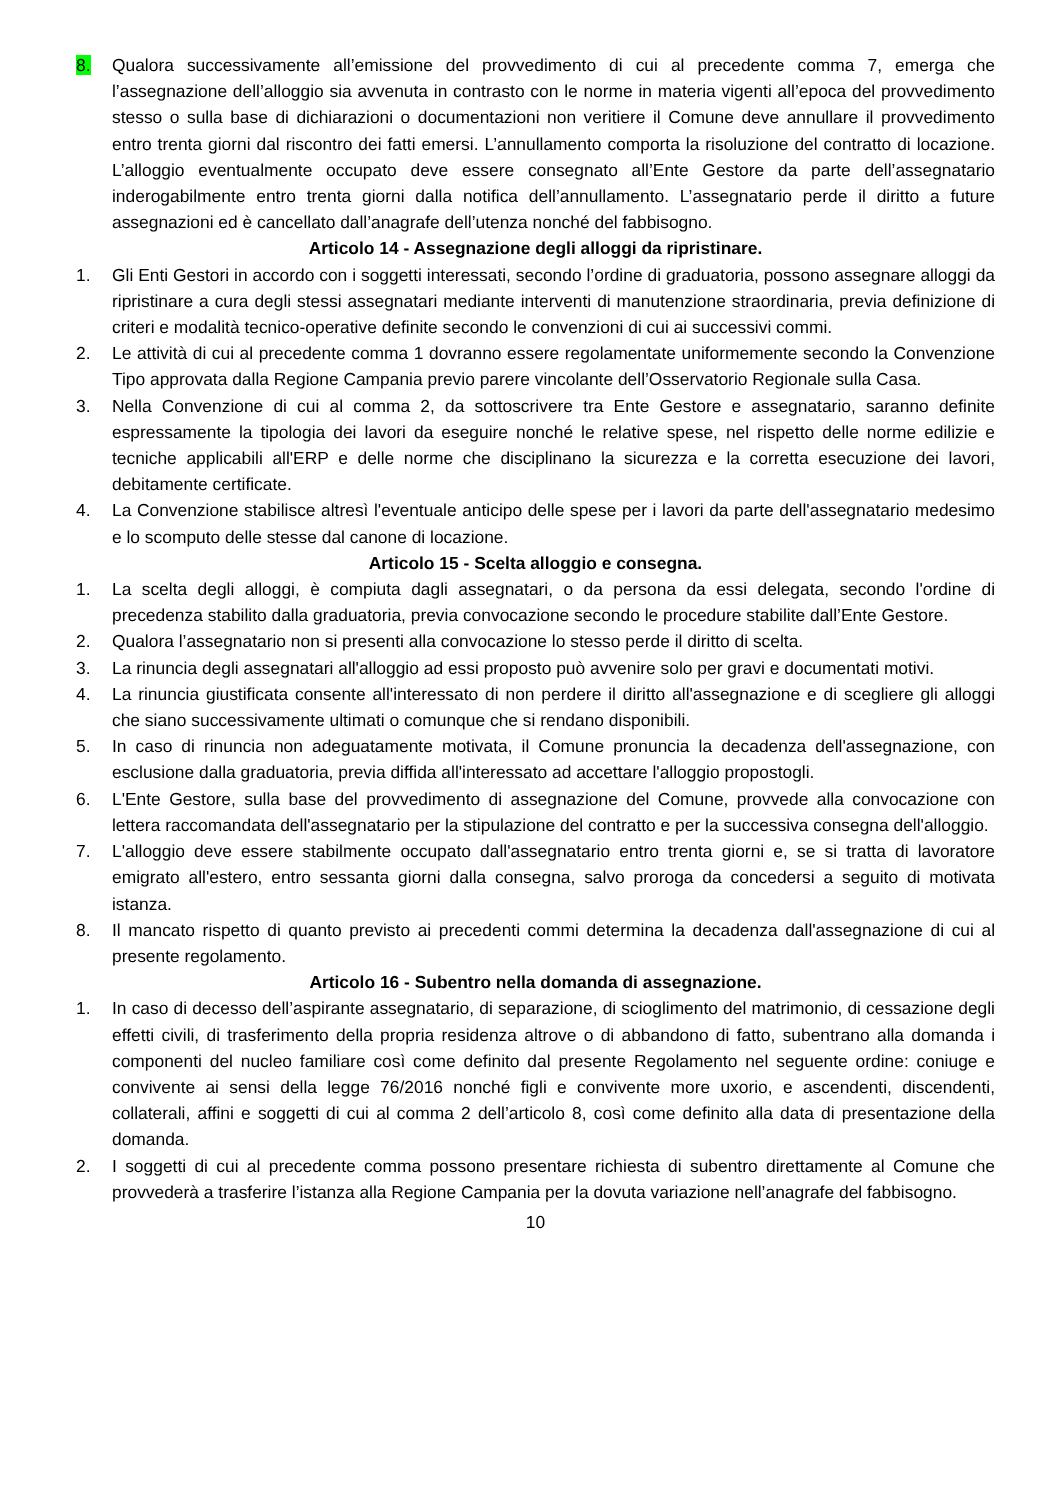8. Qualora successivamente all’emissione del provvedimento di cui al precedente comma 7, emerga che l’assegnazione dell’alloggio sia avvenuta in contrasto con le norme in materia vigenti all’epoca del provvedimento stesso o sulla base di dichiarazioni o documentazioni non veritiere il Comune deve annullare il provvedimento entro trenta giorni dal riscontro dei fatti emersi. L’annullamento comporta la risoluzione del contratto di locazione. L’alloggio eventualmente occupato deve essere consegnato all’Ente Gestore da parte dell’assegnatario inderogabilmente entro trenta giorni dalla notifica dell’annullamento. L’assegnatario perde il diritto a future assegnazioni ed è cancellato dall’anagrafe dell’utenza nonché del fabbisogno.
Articolo 14 - Assegnazione degli alloggi da ripristinare.
1. Gli Enti Gestori in accordo con i soggetti interessati, secondo l’ordine di graduatoria, possono assegnare alloggi da ripristinare a cura degli stessi assegnatari mediante interventi di manutenzione straordinaria, previa definizione di criteri e modalità tecnico-operative definite secondo le convenzioni di cui ai successivi commi.
2. Le attività di cui al precedente comma 1 dovranno essere regolamentate uniformemente secondo la Convenzione Tipo approvata dalla Regione Campania previo parere vincolante dell’Osservatorio Regionale sulla Casa.
3. Nella Convenzione di cui al comma 2, da sottoscrivere tra Ente Gestore e assegnatario, saranno definite espressamente la tipologia dei lavori da eseguire nonché le relative spese, nel rispetto delle norme edilizie e tecniche applicabili all'ERP e delle norme che disciplinano la sicurezza e la corretta esecuzione dei lavori, debitamente certificate.
4. La Convenzione stabilisce altresì l'eventuale anticipo delle spese per i lavori da parte dell'assegnatario medesimo e lo scomputo delle stesse dal canone di locazione.
Articolo 15 - Scelta alloggio e consegna.
1. La scelta degli alloggi, è compiuta dagli assegnatari, o da persona da essi delegata, secondo l'ordine di precedenza stabilito dalla graduatoria, previa convocazione secondo le procedure stabilite dall’Ente Gestore.
2. Qualora l’assegnatario non si presenti alla convocazione lo stesso perde il diritto di scelta.
3. La rinuncia degli assegnatari all'alloggio ad essi proposto può avvenire solo per gravi e documentati motivi.
4. La rinuncia giustificata consente all'interessato di non perdere il diritto all'assegnazione e di scegliere gli alloggi che siano successivamente ultimati o comunque che si rendano disponibili.
5. In caso di rinuncia non adeguatamente motivata, il Comune pronuncia la decadenza dell'assegnazione, con esclusione dalla graduatoria, previa diffida all'interessato ad accettare l'alloggio propostogli.
6. L'Ente Gestore, sulla base del provvedimento di assegnazione del Comune, provvede alla convocazione con lettera raccomandata dell'assegnatario per la stipulazione del contratto e per la successiva consegna dell'alloggio.
7. L'alloggio deve essere stabilmente occupato dall'assegnatario entro trenta giorni e, se si tratta di lavoratore emigrato all'estero, entro sessanta giorni dalla consegna, salvo proroga da concedersi a seguito di motivata istanza.
8. Il mancato rispetto di quanto previsto ai precedenti commi determina la decadenza dall'assegnazione di cui al presente regolamento.
Articolo 16 - Subentro nella domanda di assegnazione.
1. In caso di decesso dell’aspirante assegnatario, di separazione, di scioglimento del matrimonio, di cessazione degli effetti civili, di trasferimento della propria residenza altrove o di abbandono di fatto, subentrano alla domanda i componenti del nucleo familiare così come definito dal presente Regolamento nel seguente ordine: coniuge e convivente ai sensi della legge 76/2016 nonché figli e convivente more uxorio, e ascendenti, discendenti, collaterali, affini e soggetti di cui al comma 2 dell’articolo 8, così come definito alla data di presentazione della domanda.
2. I soggetti di cui al precedente comma possono presentare richiesta di subentro direttamente al Comune che provvederà a trasferire l’istanza alla Regione Campania per la dovuta variazione nell’anagrafe del fabbisogno.
10